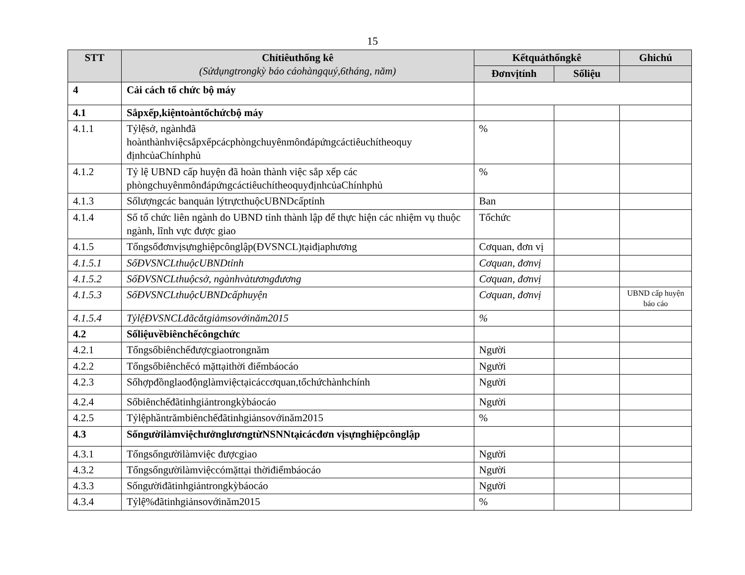15
| STT | Chỉtiêuthống kê (Sửdụngtrongkỳ báo cáohàngquý,6tháng, năm) | Kếtquảthốngkê | | Ghichú |
| --- | --- | --- | --- | --- |
| | | Đơnvịtính | Sốliệu | |
| 4 | Cải cách tổ chức bộ máy | | | |
| 4.1 | Sắpxếp,kiệntoàntổchứcbộ máy | | | |
| 4.1.1 | Tỷlệsở, ngànhđã hoànthànhviệcsắpxếpcácphòngchuyênmônđápứngcáctiêuchítheoquy địnhcủaChínhphủ | % | | |
| 4.1.2 | Tỷ lệ UBND cấp huyện đã hoàn thành việc sắp xếp các phòngchuyênmônđápứngcáctiêuchítheoquyđịnhcủaChínhphủ | % | | |
| 4.1.3 | Sốlượngcác banquản lýtrựcthuộcUBNDcấptỉnh | Ban | | |
| 4.1.4 | Số tổ chức liên ngành do UBND tỉnh thành lập để thực hiện các nhiệm vụ thuộc ngành, lĩnh vực được giao | Tổchức | | |
| 4.1.5 | Tổngsốđơnvịsựnghiệpcônglập(ĐVSNCL)tạiđịaphương | Cơquan, đơn vị | | |
| 4.1.5.1 | SốĐVSNCLthuộcUBNDtỉnh | Cơquan, đơnvị | | |
| 4.1.5.2 | SốĐVSNCLthuộcsở, ngànhvàtươngđương | Cơquan, đơnvị | | |
| 4.1.5.3 | SốĐVSNCLthuộcUBNDcấphuyện | Cơquan, đơnvị | | UBND cấp huyện báo cáo |
| 4.1.5.4 | TỷlệĐVSNCLđãcắtgiảmsovớinăm2015 | % | | |
| 4.2 | Sốliệuvềbiênchếcôngchức | | | |
| 4.2.1 | Tổngsốbiênchếđượcgiaotrongnăm | Người | | |
| 4.2.2 | Tổngsốbiênchếcó mặttạithời điểmbáocáo | Người | | |
| 4.2.3 | Sốhợpđồnglaođộnglàmviệctạicáccơquan,tổchứchànhchính | Người | | |
| 4.2.4 | Sốbiênchếđãtinhgiảntrongkỳbáocáo | Người | | |
| 4.2.5 | Tỷlệphầntrămbiênchếđãtinhgiảnsovớinăm2015 | % | | |
| 4.3 | SốngườilàmviệchưởnglươngtừNSNNtạicácđơn vịsựnghiệpcônglập | | | |
| 4.3.1 | Tổngsốngườilàmviệc đượcgiao | Người | | |
| 4.3.2 | Tổngsốngườilàmviệccómặttại thờiđiểmbáocáo | Người | | |
| 4.3.3 | Sốngườiđãtinhgiảntrongkỳbáocáo | Người | | |
| 4.3.4 | Tỷlệ%đãtinhgiảnsovớinăm2015 | % | | |